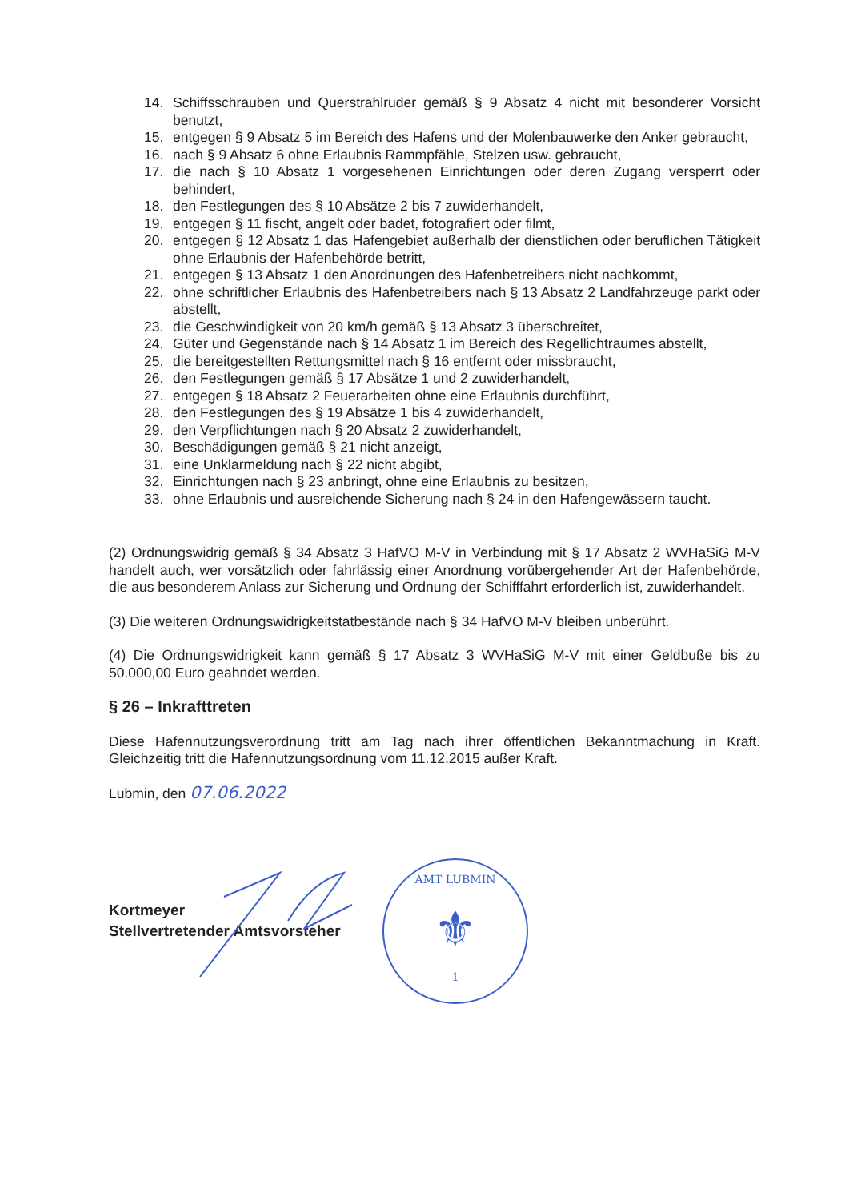14. Schiffsschrauben und Querstrahlruder gemäß § 9 Absatz 4 nicht mit besonderer Vorsicht benutzt,
15. entgegen § 9 Absatz 5 im Bereich des Hafens und der Molenbauwerke den Anker gebraucht,
16. nach § 9 Absatz 6 ohne Erlaubnis Rammpfähle, Stelzen usw. gebraucht,
17. die nach § 10 Absatz 1 vorgesehenen Einrichtungen oder deren Zugang versperrt oder behindert,
18. den Festlegungen des § 10 Absätze 2 bis 7 zuwiderhandelt,
19. entgegen § 11 fischt, angelt oder badet, fotografiert oder filmt,
20. entgegen § 12 Absatz 1 das Hafengebiet außerhalb der dienstlichen oder beruflichen Tätigkeit ohne Erlaubnis der Hafenbehörde betritt,
21. entgegen § 13 Absatz 1 den Anordnungen des Hafenbetreibers nicht nachkommt,
22. ohne schriftlicher Erlaubnis des Hafenbetreibers nach § 13 Absatz 2 Landfahrzeuge parkt oder abstellt,
23. die Geschwindigkeit von 20 km/h gemäß § 13 Absatz 3 überschreitet,
24. Güter und Gegenstände nach § 14 Absatz 1 im Bereich des Regellichtraumes abstellt,
25. die bereitgestellten Rettungsmittel nach § 16 entfernt oder missbraucht,
26. den Festlegungen gemäß § 17 Absätze 1 und 2 zuwiderhandelt,
27. entgegen § 18 Absatz 2 Feuerarbeiten ohne eine Erlaubnis durchführt,
28. den Festlegungen des § 19 Absätze 1 bis 4 zuwiderhandelt,
29. den Verpflichtungen nach § 20 Absatz 2 zuwiderhandelt,
30. Beschädigungen gemäß § 21 nicht anzeigt,
31. eine Unklarmeldung nach § 22 nicht abgibt,
32. Einrichtungen nach § 23 anbringt, ohne eine Erlaubnis zu besitzen,
33. ohne Erlaubnis und ausreichende Sicherung nach § 24 in den Hafengewässern taucht.
(2) Ordnungswidrig gemäß § 34 Absatz 3 HafVO M-V in Verbindung mit § 17 Absatz 2 WVHaSiG M-V handelt auch, wer vorsätzlich oder fahrlässig einer Anordnung vorübergehender Art der Hafenbehörde, die aus besonderem Anlass zur Sicherung und Ordnung der Schifffahrt erforderlich ist, zuwiderhandelt.
(3) Die weiteren Ordnungswidrigkeitstatbestände nach § 34 HafVO M-V bleiben unberührt.
(4) Die Ordnungswidrigkeit kann gemäß § 17 Absatz 3 WVHaSiG M-V mit einer Geldbuße bis zu 50.000,00 Euro geahndet werden.
§ 26 – Inkrafttreten
Diese Hafennutzungsverordnung tritt am Tag nach ihrer öffentlichen Bekanntmachung in Kraft. Gleichzeitig tritt die Hafennutzungsordnung vom 11.12.2015 außer Kraft.
Lubmin, den 07.06.2022
Kortmeyer
Stellvertretender Amtsvorsteher
AMT LUBMIN
⚜
1